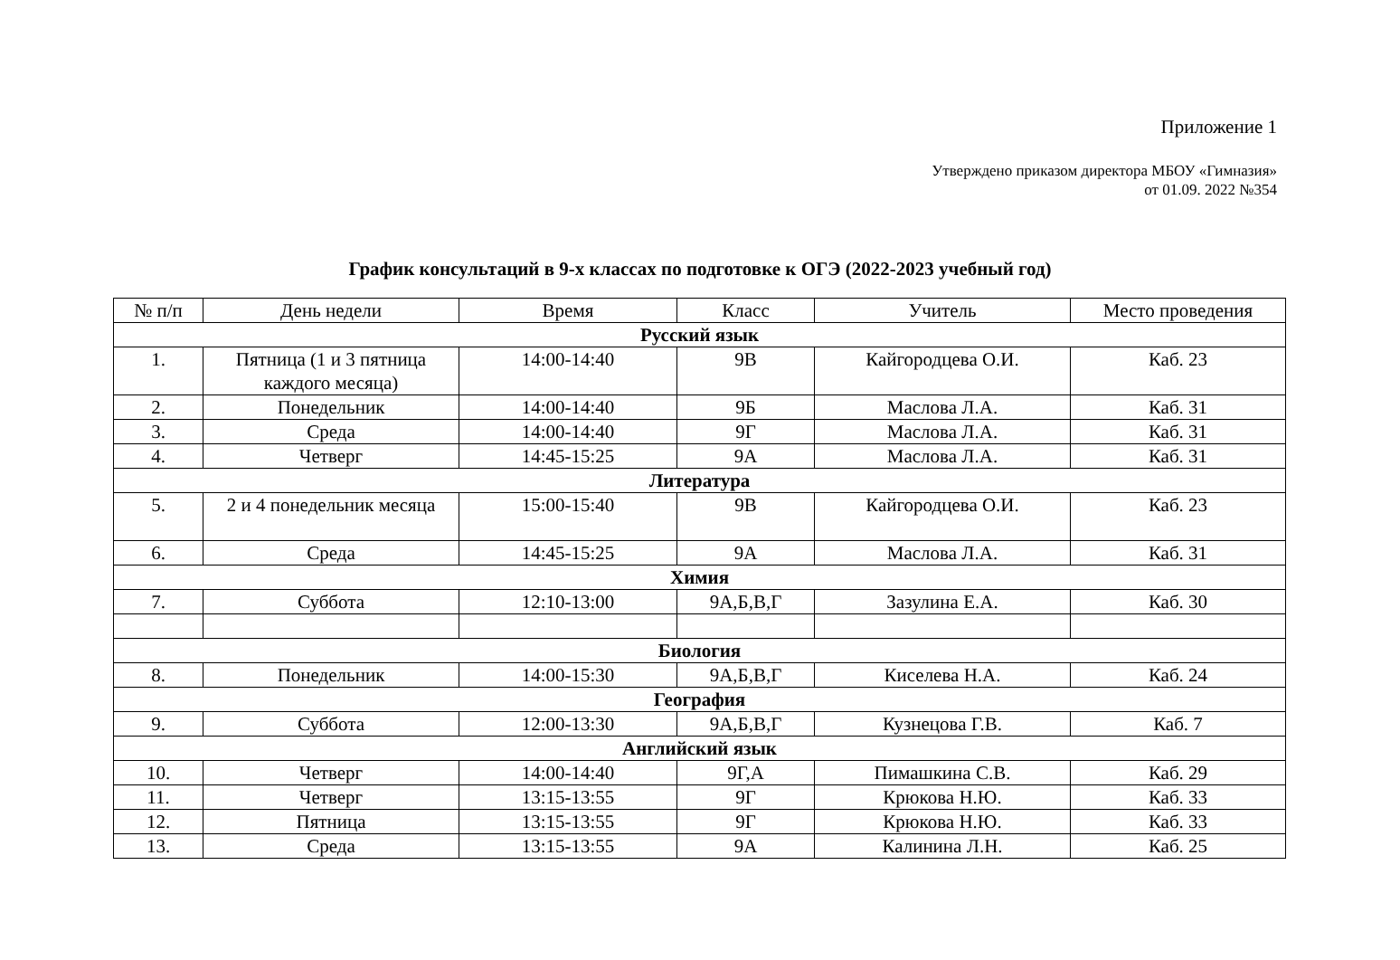Приложение 1
Утверждено приказом директора МБОУ «Гимназия»
от 01.09. 2022 №354
График консультаций в 9-х классах по подготовке к ОГЭ (2022-2023 учебный год)
| № п/п | День недели | Время | Класс | Учитель | Место проведения |
| --- | --- | --- | --- | --- | --- |
| Русский язык | | | | | |
| 1. | Пятница (1 и 3 пятница каждого месяца) | 14:00-14:40 | 9В | Кайгородцева О.И. | Каб. 23 |
| 2. | Понедельник | 14:00-14:40 | 9Б | Маслова Л.А. | Каб. 31 |
| 3. | Среда | 14:00-14:40 | 9Г | Маслова Л.А. | Каб. 31 |
| 4. | Четверг | 14:45-15:25 | 9А | Маслова Л.А. | Каб. 31 |
| Литература | | | | | |
| 5. | 2 и 4 понедельник месяца | 15:00-15:40 | 9В | Кайгородцева О.И. | Каб. 23 |
| 6. | Среда | 14:45-15:25 | 9А | Маслова Л.А. | Каб. 31 |
| Химия | | | | | |
| 7. | Суббота | 12:10-13:00 | 9А,Б,В,Г | Зазулина Е.А. | Каб. 30 |
| Биология | | | | | |
| 8. | Понедельник | 14:00-15:30 | 9А,Б,В,Г | Киселева Н.А. | Каб. 24 |
| География | | | | | |
| 9. | Суббота | 12:00-13:30 | 9А,Б,В,Г | Кузнецова Г.В. | Каб. 7 |
| Английский язык | | | | | |
| 10. | Четверг | 14:00-14:40 | 9Г,А | Пимашкина С.В. | Каб. 29 |
| 11. | Четверг | 13:15-13:55 | 9Г | Крюкова Н.Ю. | Каб. 33 |
| 12. | Пятница | 13:15-13:55 | 9Г | Крюкова Н.Ю. | Каб. 33 |
| 13. | Среда | 13:15-13:55 | 9А | Калинина Л.Н. | Каб. 25 |